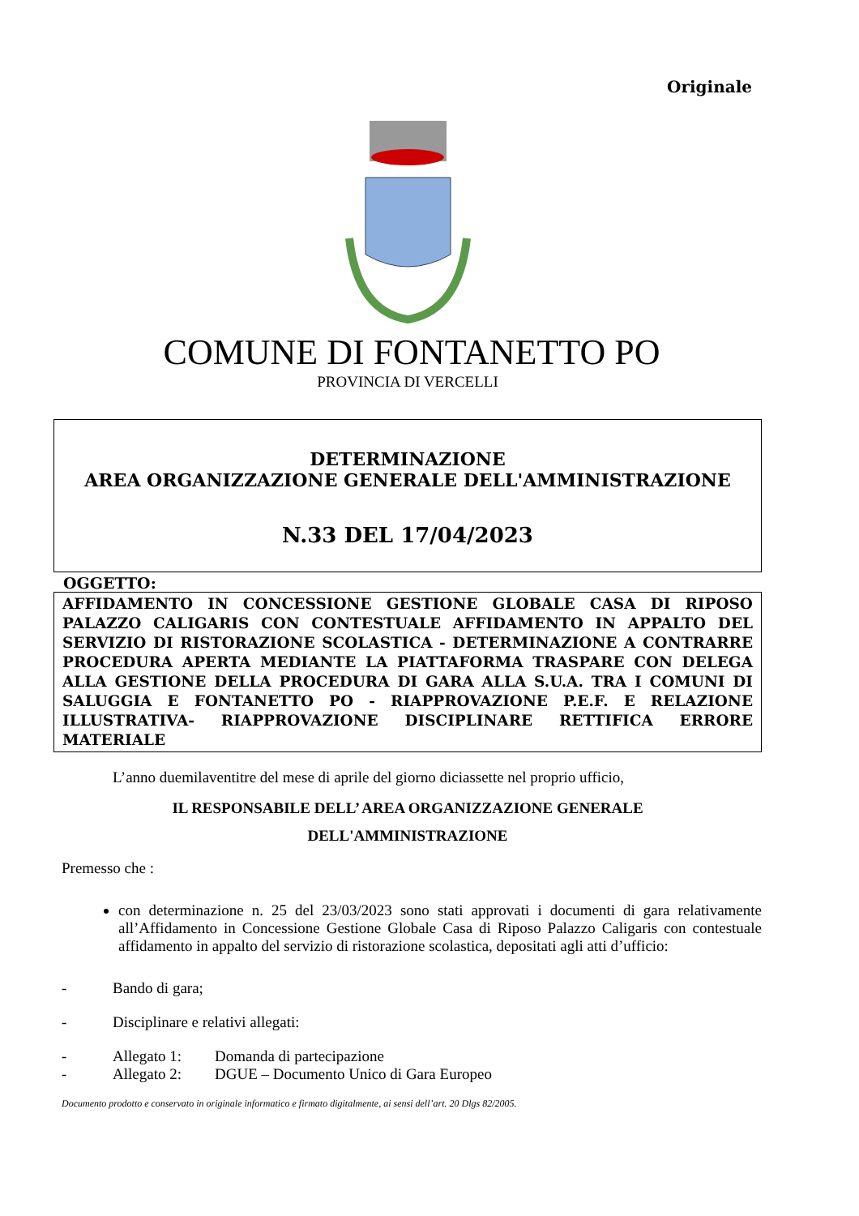Originale
COMUNE DI FONTANETTO PO
PROVINCIA DI VERCELLI
DETERMINAZIONE
AREA ORGANIZZAZIONE GENERALE DELL'AMMINISTRAZIONE
N.33 DEL 17/04/2023
OGGETTO:
AFFIDAMENTO IN CONCESSIONE GESTIONE GLOBALE CASA DI RIPOSO PALAZZO CALIGARIS CON CONTESTUALE AFFIDAMENTO IN APPALTO DEL SERVIZIO DI RISTORAZIONE SCOLASTICA - DETERMINAZIONE A CONTRARRE PROCEDURA APERTA MEDIANTE LA PIATTAFORMA TRASPARE CON DELEGA ALLA GESTIONE DELLA PROCEDURA DI GARA ALLA S.U.A. TRA I COMUNI DI SALUGGIA E FONTANETTO PO - RIAPPROVAZIONE P.E.F. E RELAZIONE ILLUSTRATIVA- RIAPPROVAZIONE DISCIPLINARE RETTIFICA ERRORE MATERIALE
L’anno duemilaventitre del mese di aprile del giorno diciassette nel proprio ufficio,
IL RESPONSABILE DELL’ AREA ORGANIZZAZIONE GENERALE
DELL'AMMINISTRAZIONE
Premesso che :
con determinazione n. 25 del 23/03/2023 sono stati approvati i documenti di gara relativamente all’Affidamento in Concessione Gestione Globale Casa di Riposo Palazzo Caligaris con contestuale affidamento in appalto del servizio di ristorazione scolastica, depositati agli atti d’ufficio:
- Bando di gara;
- Disciplinare e relativi allegati:
- Allegato 1: Domanda di partecipazione
- Allegato 2: DGUE – Documento Unico di Gara Europeo
Documento prodotto e conservato in originale informatico e firmato digitalmente, ai sensi dell’art. 20 Dlgs 82/2005.